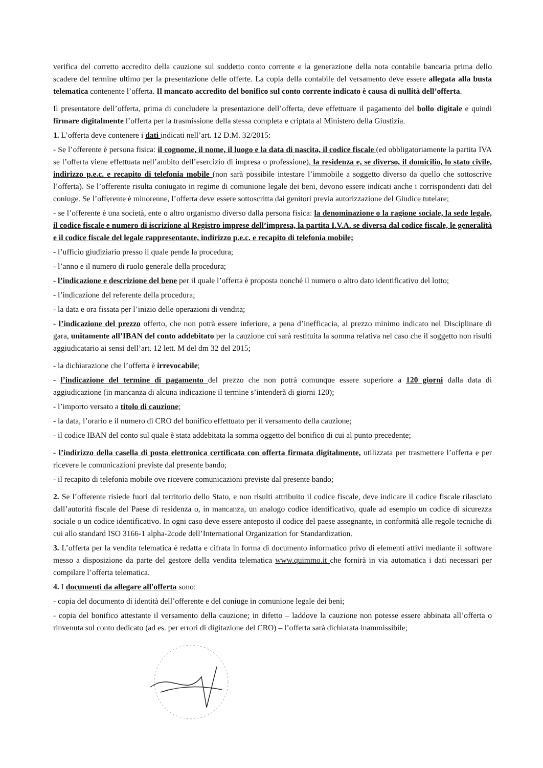verifica del corretto accredito della cauzione sul suddetto conto corrente e la generazione della nota contabile bancaria prima dello scadere del termine ultimo per la presentazione delle offerte. La copia della contabile del versamento deve essere allegata alla busta telematica contenente l’offerta. Il mancato accredito del bonifico sul conto corrente indicato è causa di nullità dell’offerta.
Il presentatore dell’offerta, prima di concludere la presentazione dell’offerta, deve effettuare il pagamento del bollo digitale e quindi firmare digitalmente l’offerta per la trasmissione della stessa completa e criptata al Ministero della Giustizia.
1. L’offerta deve contenere i dati indicati nell’art. 12 D.M. 32/2015:
- Se l’offerente è persona fisica: il cognome, il nome, il luogo e la data di nascita, il codice fiscale (ed obbligatoriamente la partita IVA se l’offerta viene effettuata nell’ambito dell’esercizio di impresa o professione), la residenza e, se diverso, il domicilio, lo stato civile, indirizzo p.e.c. e recapito di telefonia mobile (non sarà possibile intestare l’immobile a soggetto diverso da quello che sottoscrive l’offerta). Se l’offerente risulta coniugato in regime di comunione legale dei beni, devono essere indicati anche i corrispondenti dati del coniuge. Se l’offerente è minorenne, l’offerta deve essere sottoscritta dai genitori previa autorizzazione del Giudice tutelare;
- se l’offerente è una società, ente o altro organismo diverso dalla persona fisica: la denominazione o la ragione sociale, la sede legale, il codice fiscale e numero di iscrizione al Registro imprese dell’impresa, la partita I.V.A. se diversa dal codice fiscale, le generalità e il codice fiscale del legale rappresentante, indirizzo p.e.c. e recapito di telefonia mobile;
- l’ufficio giudiziario presso il quale pende la procedura;
- l’anno e il numero di ruolo generale della procedura;
- l’indicazione e descrizione del bene per il quale l’offerta è proposta nonché il numero o altro dato identificativo del lotto;
- l’indicazione del referente della procedura;
- la data e ora fissata per l’inizio delle operazioni di vendita;
- l’indicazione del prezzo offerto, che non potrà essere inferiore, a pena d’inefficacia, al prezzo minimo indicato nel Disciplinare di gara, unitamente all’IBAN del conto addebitato per la cauzione cui sarà restituita la somma relativa nel caso che il soggetto non risulti aggiudicatario ai sensi dell’art. 12 lett. M del dm 32 del 2015;
- la dichiarazione che l’offerta è irrevocabile;
- l’indicazione del termine di pagamento del prezzo che non potrà comunque essere superiore a 120 giorni dalla data di aggiudicazione (in mancanza di alcuna indicazione il termine s’intenderà di giorni 120);
- l’importo versato a titolo di cauzione;
- la data, l’orario e il numero di CRO del bonifico effettuato per il versamento della cauzione;
- il codice IBAN del conto sul quale è stata addebitata la somma oggetto del bonifico di cui al punto precedente;
- l’indirizzo della casella di posta elettronica certificata con offerta firmata digitalmente, utilizzata per trasmettere l’offerta e per ricevere le comunicazioni previste dal presente bando;
- il recapito di telefonia mobile ove ricevere comunicazioni previste dal presente bando;
2. Se l’offerente risiede fuori dal territorio dello Stato, e non risulti attribuito il codice fiscale, deve indicare il codice fiscale rilasciato dall’autorità fiscale del Paese di residenza o, in mancanza, un analogo codice identificativo, quale ad esempio un codice di sicurezza sociale o un codice identificativo. In ogni caso deve essere anteposto il codice del paese assegnante, in conformità alle regole tecniche di cui allo standard ISO 3166-1 alpha-2code dell’International Organization for Standardization.
3. L’offerta per la vendita telematica è redatta e cifrata in forma di documento informatico privo di elementi attivi mediante il software messo a disposizione da parte del gestore della vendita telematica www.quimmo.it che fornirà in via automatica i dati necessari per compilare l’offerta telematica.
4. I documenti da allegare all'offerta sono:
- copia del documento di identità dell’offerente e del coniuge in comunione legale dei beni;
- copia del bonifico attestante il versamento della cauzione; in difetto – laddove la cauzione non potesse essere abbinata all’offerta o rinvenuta sul conto dedicato (ad es. per errori di digitazione del CRO) – l’offerta sarà dichiarata inammissibile;